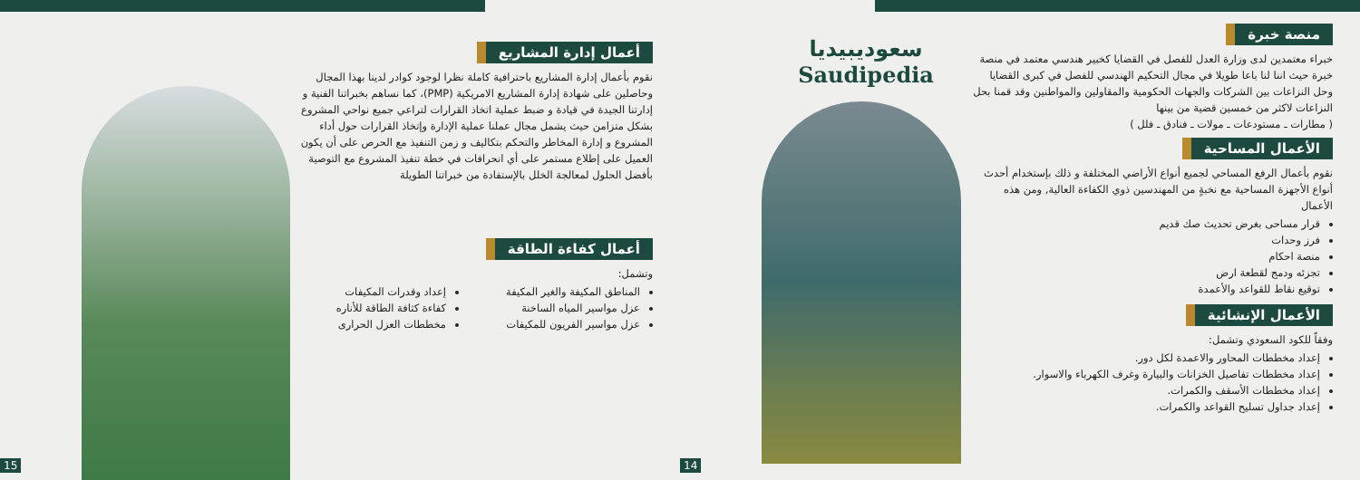منصة خبرة
خبراء معتمدين لدى وزارة العدل للفصل في القضايا كخبير هندسي معتمد في منصة خبرة حيث اننا لنا باعا طويلا في مجال التحكيم الهندسي للفصل في كبرى القضايا وحل النزاعات بين الشركات والجهات الحكومية والمقاولين والمواطنين وقد قمنا بحل النزاعات لاكثر من خمسين قضية من بينها
( مطارات ـ مستودعات ـ مولات ـ فنادق ـ فلل )
الأعمال المساحية
نقوم بأعمال الرفع المساحي لجميع أنواع الأراضي المختلفة و ذلك بإستخدام أحدث أنواع الأجهزة المساحية مع نخبةٍ من المهندسين ذوي الكفاءة العالية, ومن هذه الأعمال
قرار مساحى بغرض تحديث صك قديم
فرز وحدات
منصة احكام
تجزئه ودمج لقطعة ارض
توقيع نقاط للقواعد والأعمدة
الأعمال الإنشائية
وفقاً للكود السعودي وتشمل:
إعداد مخططات المحاور والاعمدة لكل دور.
إعداد مخططات تفاصيل الخزانات والبيارة وغرف الكهرباء والاسوار.
إعداد مخططات الأسقف والكمرات.
إعداد جداول تسليح القواعد والكمرات.
سعوديبيديا
Saudipedia
14
أعمال إدارة المشاريع
نقوم بأعمال إدارة المشاريع باحترافية كاملة نظرا لوجود كوادر لدينا بهذا المجال وحاصلين على شهادة إدارة المشاريع الامريكية (PMP)، كما نساهم بخبراتنا الفنية و إدارتنا الجيدة في قيادة و ضبط عملية اتخاذ القرارات لتراعي جميع نواحي المشروع بشكل متزامن حيث يشمل مجال عملنا عملية الإدارة وإتخاذ القرارات حول أداء المشروع و إدارة المخاطر والتحكم بتكاليف و زمن التنفيذ مع الحرص على أن يكون العميل على إطلاع مستمر على أي انحرافات في خطة تنفيذ المشروع مع التوصية بأفضل الحلول لمعالجة الخلل بالإستفادة من خبراتنا الطويلة
أعمال كفاءة الطاقة
وتشمل:
المناطق المكيفة والغير المكيفة
عزل مواسير المياه الساخنة
عزل مواسير الفريون للمكيفات
إعداد وقدرات المكيفات
كفاءة كثافة الطاقة للأناره
مخططات العزل الحرارى
15